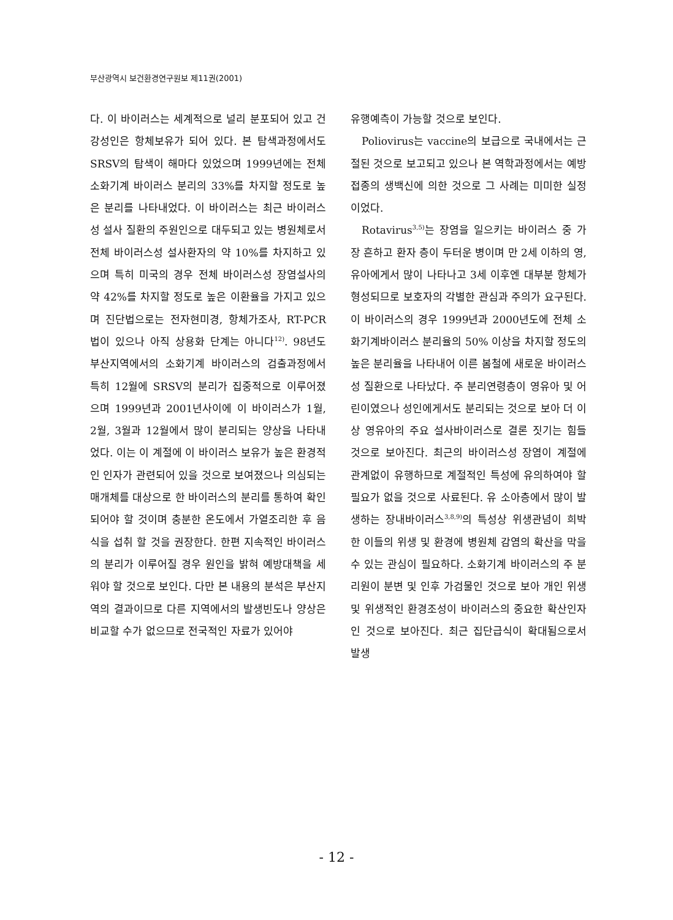부산광역시 보건환경연구원보 제11권(2001)
다. 이 바이러스는 세계적으로 널리 분포되어 있고 건강성인은 항체보유가 되어 있다. 본 탐색과정에서도 SRSV의 탐색이 해마다 있었으며 1999년에는 전체 소화기계 바이러스 분리의 33%를 차지할 정도로 높은 분리를 나타내었다. 이 바이러스는 최근 바이러스성 설사 질환의 주원인으로 대두되고 있는 병원체로서 전체 바이러스성 설사환자의 약 10%를 차지하고 있으며 특히 미국의 경우 전체 바이러스성 장염설사의 약 42%를 차지할 정도로 높은 이환율을 가지고 있으며 진단법으로는 전자현미경, 항체가조사, RT-PCR 법이 있으나 아직 상용화 단계는 아니다<sup>12)</sup>. 98년도 부산지역에서의 소화기계 바이러스의 검출과정에서 특히 12월에 SRSV의 분리가 집중적으로 이루어졌으며 1999년과 2001년사이에 이 바이러스가 1월, 2월, 3월과 12월에서 많이 분리되는 양상을 나타내었다. 이는 이 계절에 이 바이러스 보유가 높은 환경적인 인자가 관련되어 있을 것으로 보여졌으나 의심되는 매개체를 대상으로 한 바이러스의 분리를 통하여 확인되어야 할 것이며 충분한 온도에서 가열조리한 후 음식을 섭취 할 것을 권장한다. 한편 지속적인 바이러스의 분리가 이루어질 경우 원인을 밝혀 예방대책을 세워야 할 것으로 보인다. 다만 본 내용의 분석은 부산지역의 결과이므로 다른 지역에서의 발생빈도나 양상은 비교할 수가 없으므로 전국적인 자료가 있어야
유행예측이 가능할 것으로 보인다.
Poliovirus는 vaccine의 보급으로 국내에서는 근절된 것으로 보고되고 있으나 본 역학과정에서는 예방접종의 생백신에 의한 것으로 그 사례는 미미한 실정이었다.
Rotavirus<sup>3,5)</sup>는 장염을 일으키는 바이러스 중 가장 흔하고 환자 층이 두터운 병이며 만 2세 이하의 영, 유아에게서 많이 나타나고 3세 이후엔 대부분 항체가 형성되므로 보호자의 각별한 관심과 주의가 요구된다. 이 바이러스의 경우 1999년과 2000년도에 전체 소화기계바이러스 분리율의 50% 이상을 차지할 정도의 높은 분리율을 나타내어 이른 봄철에 새로운 바이러스성 질환으로 나타났다. 주 분리연령층이 영유아 및 어린이였으나 성인에게서도 분리되는 것으로 보아 더 이상 영유아의 주요 설사바이러스로 결론 짓기는 힘들 것으로 보아진다. 최근의 바이러스성 장염이 계절에 관계없이 유행하므로 계절적인 특성에 유의하여야 할 필요가 없을 것으로 사료된다. 유 소아층에서 많이 발생하는 장내바이러스<sup>3,8,9)</sup>의 특성상 위생관념이 희박한 이들의 위생 및 환경에 병원체 감염의 확산을 막을 수 있는 관심이 필요하다. 소화기계 바이러스의 주 분리원이 분변 및 인후 가검물인 것으로 보아 개인 위생 및 위생적인 환경조성이 바이러스의 중요한 확산인자인 것으로 보아진다. 최근 집단급식이 확대됨으로서 발생
- 12 -